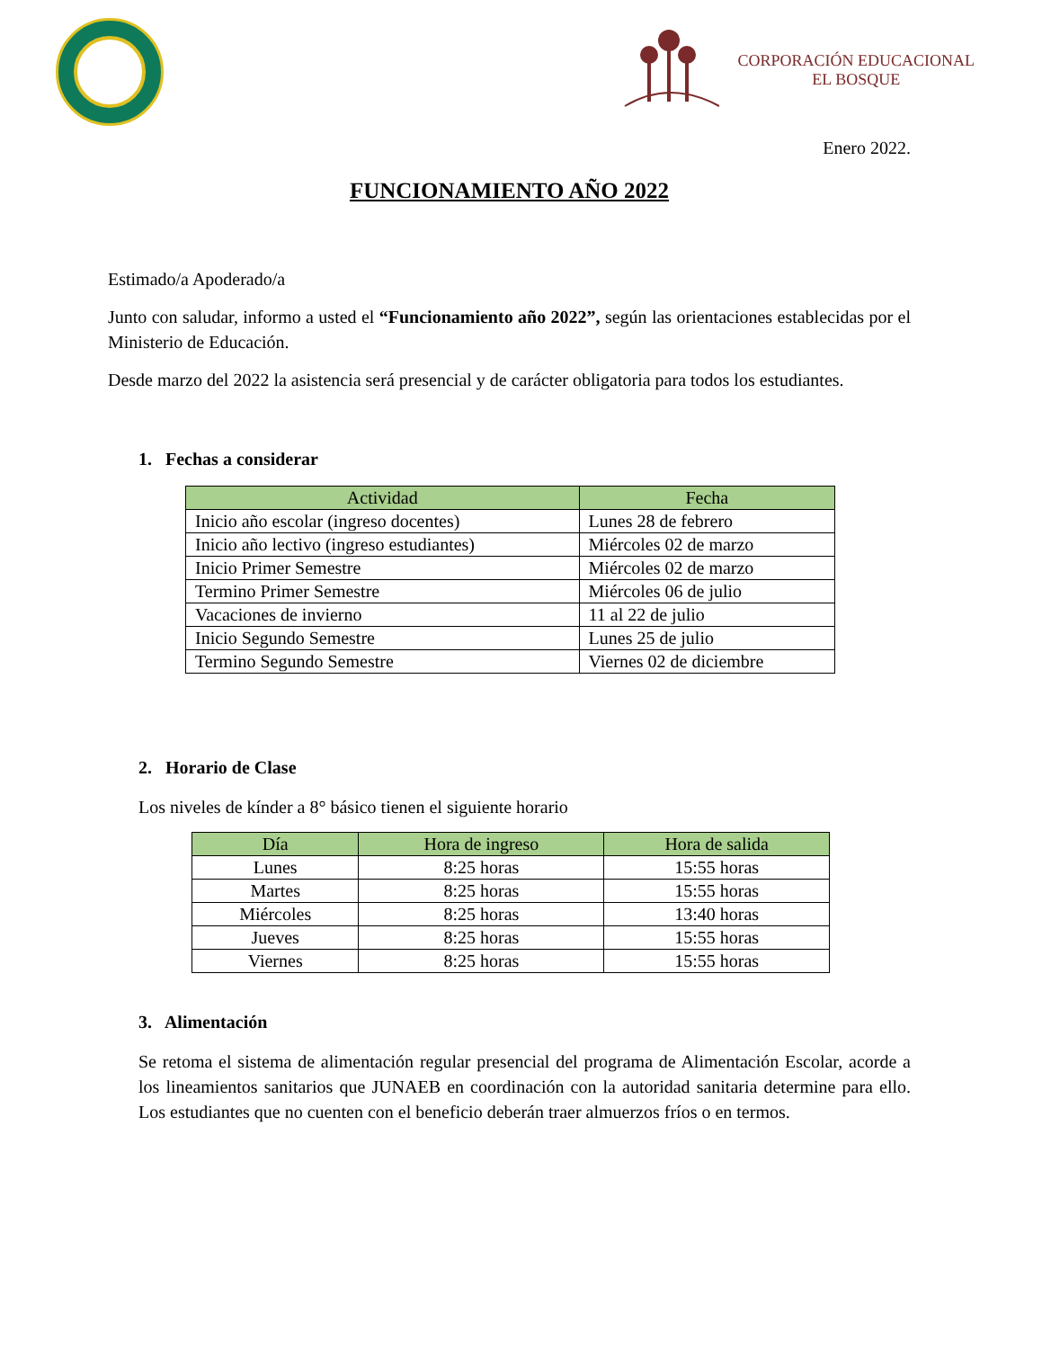CORPORACIÓN EDUCACIONAL
EL BOSQUE
Enero 2022.
FUNCIONAMIENTO AÑO 2022
Estimado/a Apoderado/a
Junto con saludar, informo a usted el “Funcionamiento año 2022”, según las orientaciones establecidas por el Ministerio de Educación.
Desde marzo del 2022 la asistencia será presencial y de carácter obligatoria para todos los estudiantes.
1. Fechas a considerar
| Actividad | Fecha |
| --- | --- |
| Inicio año escolar (ingreso docentes) | Lunes 28 de febrero |
| Inicio año lectivo (ingreso estudiantes) | Miércoles 02 de marzo |
| Inicio Primer Semestre | Miércoles 02 de marzo |
| Termino Primer Semestre | Miércoles 06 de julio |
| Vacaciones de invierno | 11 al 22 de julio |
| Inicio Segundo Semestre | Lunes 25 de julio |
| Termino Segundo Semestre | Viernes 02 de diciembre |
2. Horario de Clase
Los niveles de kínder a 8° básico tienen el siguiente horario
| Día | Hora de ingreso | Hora de salida |
| --- | --- | --- |
| Lunes | 8:25 horas | 15:55 horas |
| Martes | 8:25 horas | 15:55 horas |
| Miércoles | 8:25 horas | 13:40 horas |
| Jueves | 8:25 horas | 15:55 horas |
| Viernes | 8:25 horas | 15:55 horas |
3. Alimentación
Se retoma el sistema de alimentación regular presencial del programa de Alimentación Escolar, acorde a los lineamientos sanitarios que JUNAEB en coordinación con la autoridad sanitaria determine para ello. Los estudiantes que no cuenten con el beneficio deberán traer almuerzos fríos o en termos.